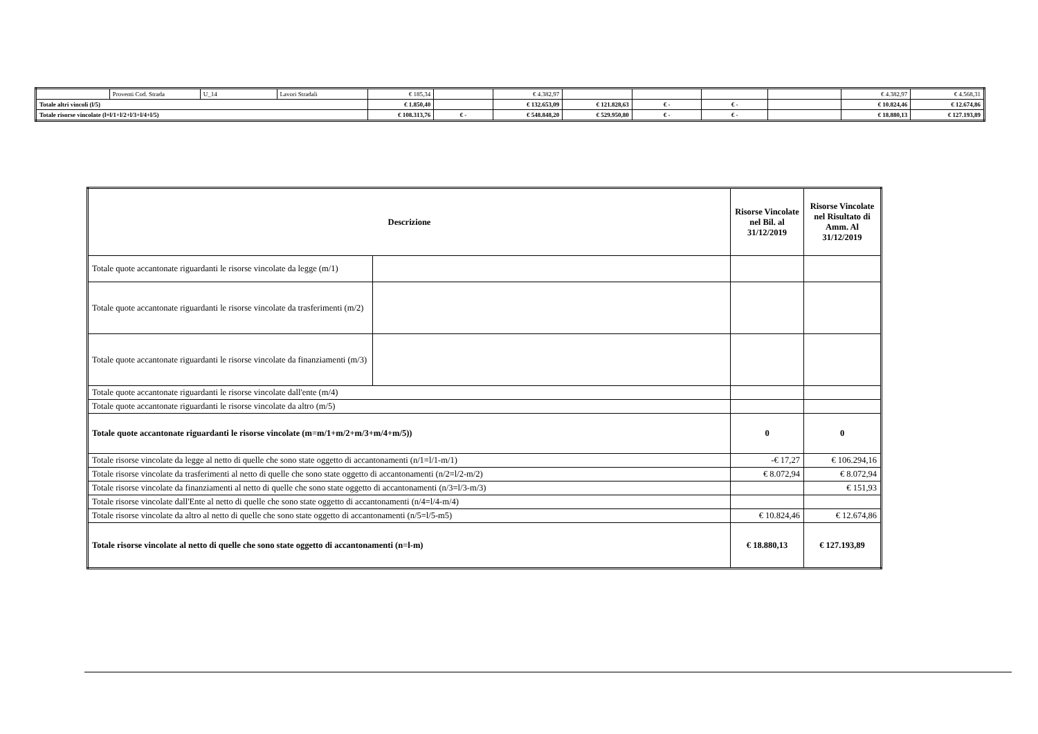| | Proventi Cod. Strada | U_14 | Lavori Stradali | € 185,34 | | € 4.382,97 | | | | | € 4.382,97 | € 4.568,31 |
| Totale altri vincoli (l/5) | | | | € 1.850,40 | | € 132.653,09 | € 121.828,63 | € - | € - | | € 10.824,46 | € 12.674,86 |
| Totale risorse vincolate (l=l/1+l/2+l/3+l/4+l/5) | | | | € 108.313,76 | € - | € 548.848,20 | € 529.950,80 | € - | € - | | € 18.880,13 | € 127.193,89 |
| Descrizione | | Risorse Vincolate nel Bil. al 31/12/2019 | Risorse Vincolate nel Risultato di Amm. Al 31/12/2019 |
| --- | --- | --- | --- |
| Totale quote accantonate riguardanti le risorse vincolate da legge (m/1) | | | |
| Totale quote accantonate riguardanti le risorse vincolate da trasferimenti (m/2) | | | |
| Totale quote accantonate riguardanti le risorse vincolate da finanziamenti (m/3) | | | |
| Totale quote accantonate riguardanti le risorse vincolate dall'ente (m/4) | | | |
| Totale quote accantonate riguardanti le risorse vincolate da altro (m/5) | | | |
| Totale quote accantonate riguardanti le risorse vincolate (m=m/1+m/2+m/3+m/4+m/5)) | | 0 | 0 |
| Totale risorse vincolate da legge al netto di quelle che sono state oggetto di accantonamenti (n/1=l/1-m/1) | | -€ 17,27 | € 106.294,16 |
| Totale risorse vincolate da trasferimenti al netto di quelle che sono state oggetto di accantonamenti (n/2=l/2-m/2) | | € 8.072,94 | € 8.072,94 |
| Totale risorse vincolate da finanziamenti al netto di quelle che sono state oggetto di accantonamenti (n/3=l/3-m/3) | | | € 151,93 |
| Totale risorse vincolate dall'Ente al netto di quelle che sono state oggetto di accantonamenti (n/4=l/4-m/4) | | | |
| Totale risorse vincolate da altro al netto di quelle che sono state oggetto di accantonamenti (n/5=l/5-m5) | | € 10.824,46 | € 12.674,86 |
| Totale risorse vincolate al netto di quelle che sono state oggetto di accantonamenti (n=l-m) | | € 18.880,13 | € 127.193,89 |